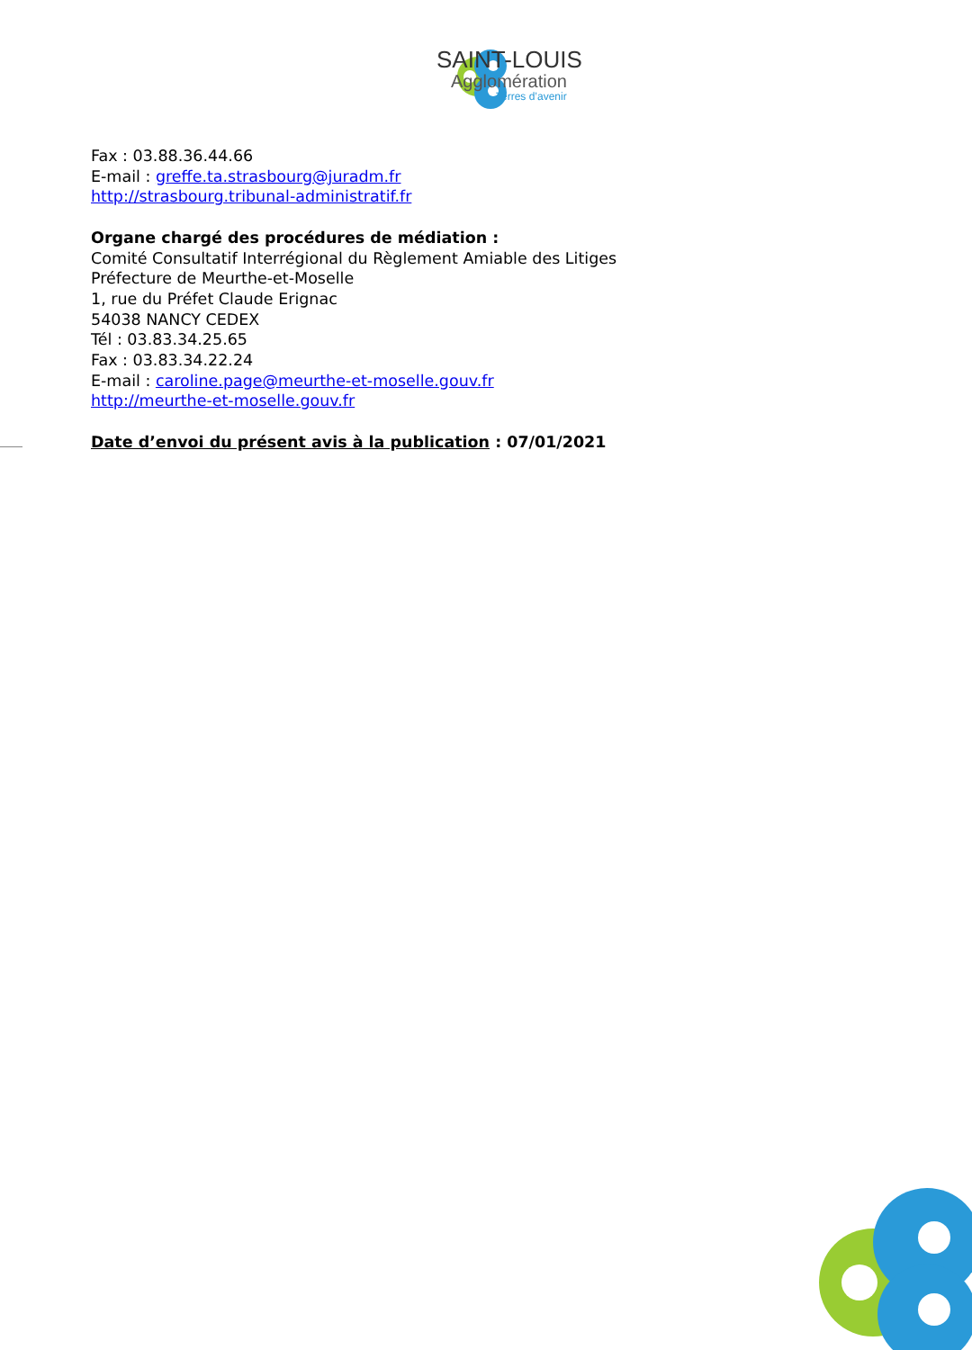SAINT-LOUIS
Agglomération
Terres d’avenir
Fax : 03.88.36.44.66
E-mail : greffe.ta.strasbourg@juradm.fr
http://strasbourg.tribunal-administratif.fr
Organe chargé des procédures de médiation :
Comité Consultatif Interrégional du Règlement Amiable des Litiges
Préfecture de Meurthe-et-Moselle
1, rue du Préfet Claude Erignac
54038 NANCY CEDEX
Tél : 03.83.34.25.65
Fax : 03.83.34.22.24
E-mail : caroline.page@meurthe-et-moselle.gouv.fr
http://meurthe-et-moselle.gouv.fr
Date d’envoi du présent avis à la publication : 07/01/2021